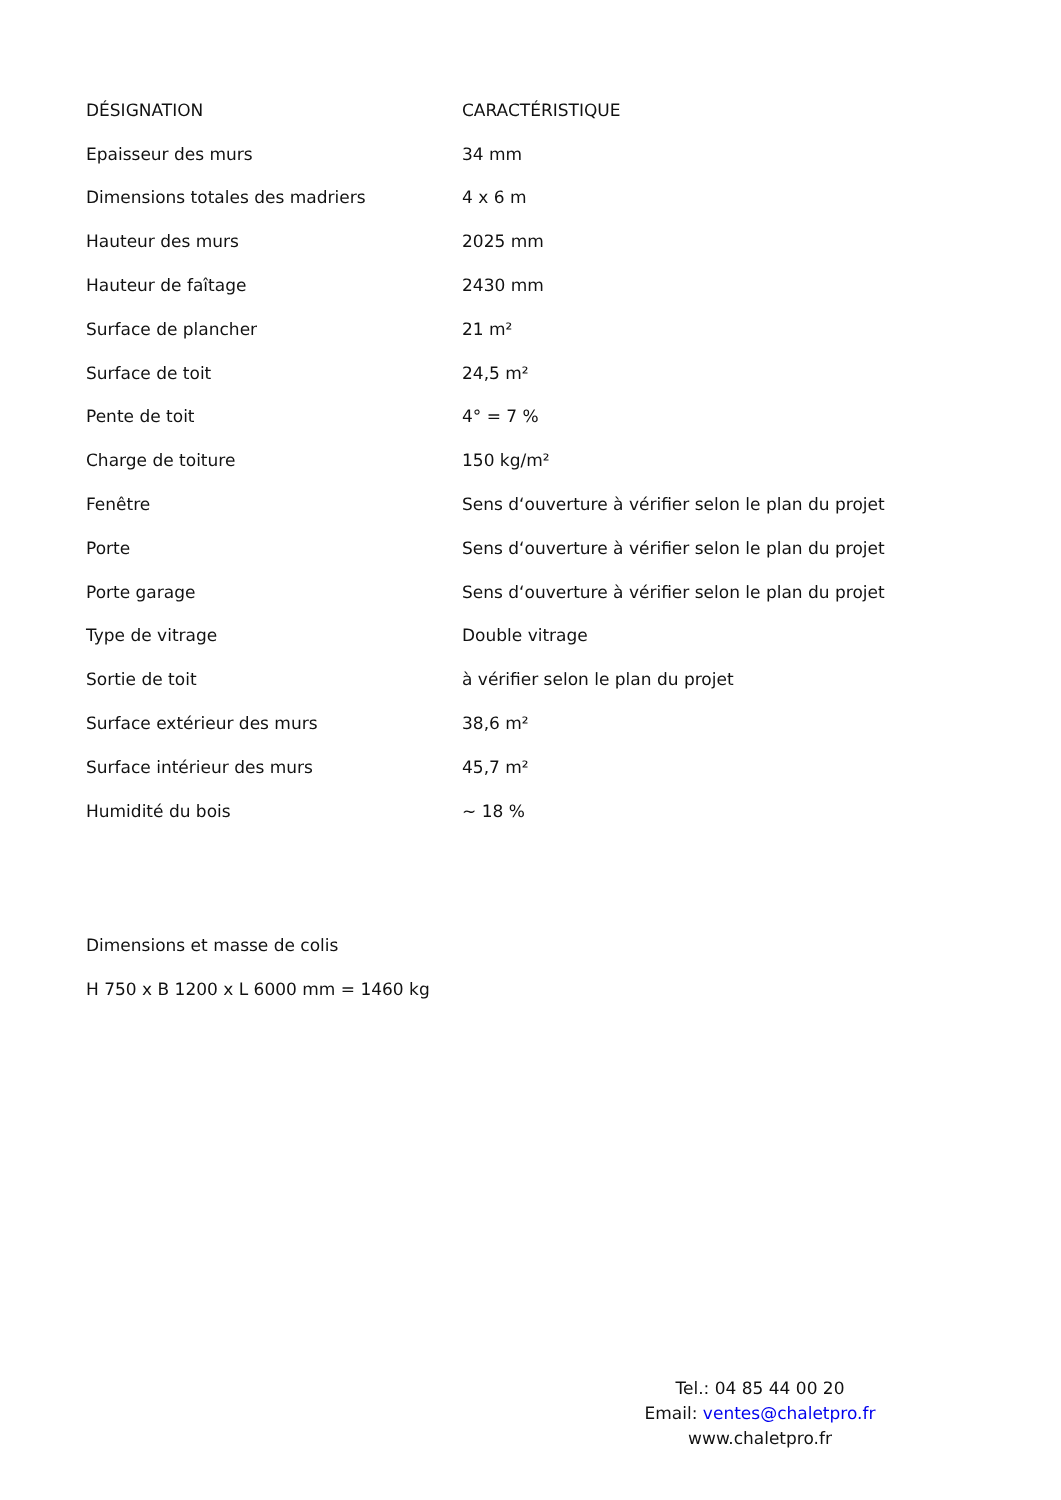| DÉSIGNATION | CARACTÉRISTIQUE |
| --- | --- |
| Epaisseur des murs | 34 mm |
| Dimensions totales des madriers | 4 x 6 m |
| Hauteur des murs | 2025 mm |
| Hauteur de faîtage | 2430 mm |
| Surface de plancher | 21 m² |
| Surface de toit | 24,5 m² |
| Pente de toit | 4° = 7 % |
| Charge de toiture | 150 kg/m² |
| Fenêtre | Sens d‘ouverture à vérifier selon le plan du projet |
| Porte | Sens d‘ouverture à vérifier selon le plan du projet |
| Porte garage | Sens d‘ouverture à vérifier selon le plan du projet |
| Type de vitrage | Double vitrage |
| Sortie de toit | à vérifier selon le plan du projet |
| Surface extérieur des murs | 38,6 m² |
| Surface intérieur des murs | 45,7 m² |
| Humidité du bois | ~ 18 % |
Dimensions et masse de colis
H 750 x B 1200 x L 6000 mm = 1460 kg
Tel.: 04 85 44 00 20
Email: ventes@chaletpro.fr
www.chaletpro.fr